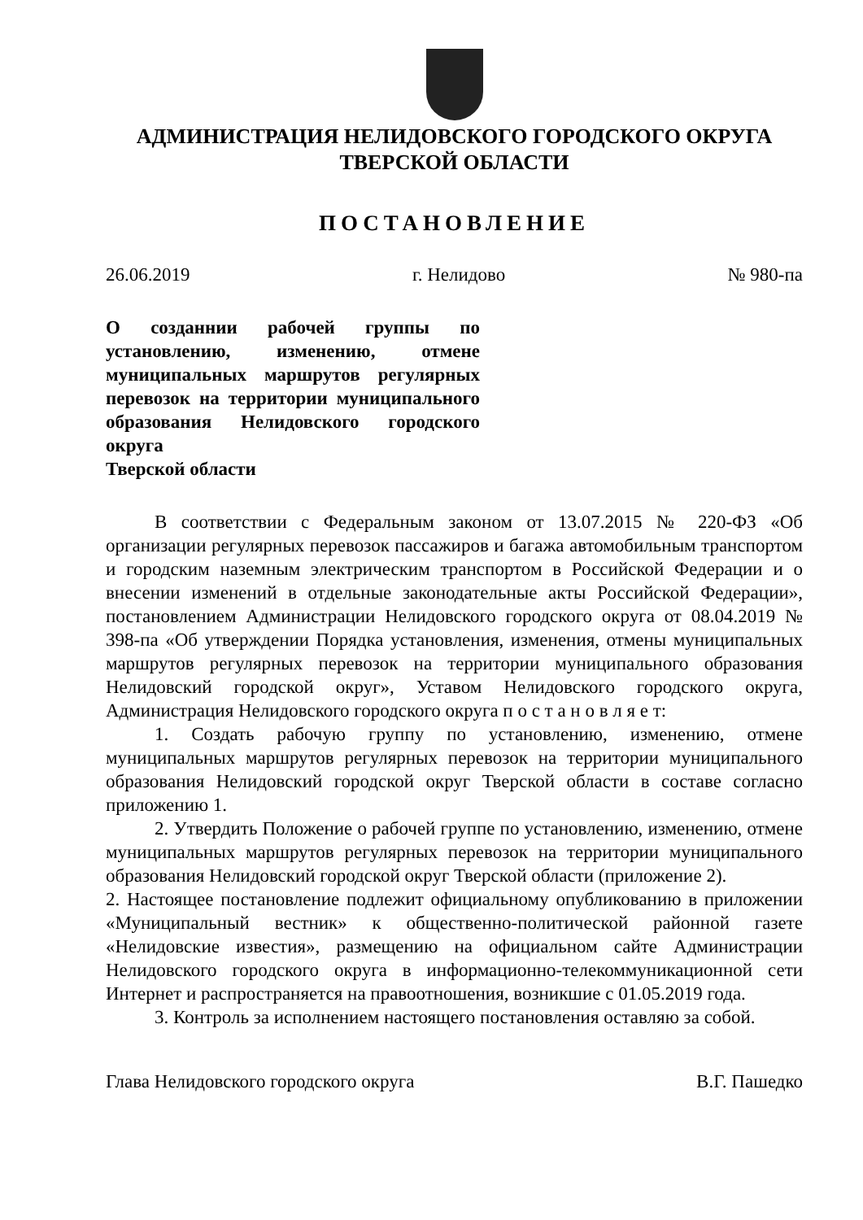АДМИНИСТРАЦИЯ НЕЛИДОВСКОГО ГОРОДСКОГО ОКРУГА
ТВЕРСКОЙ ОБЛАСТИ
ПОСТАНОВЛЕНИЕ
26.06.2019 г. Нелидово № 980-па
О созданнии рабочей группы по установлению, изменению, отмене муниципальных маршрутов регулярных перевозок на территории муниципального образования Нелидовского городского округа
Тверской области
В соответствии с Федеральным законом от 13.07.2015 № 220-ФЗ «Об организации регулярных перевозок пассажиров и багажа автомобильным транспортом и городским наземным электрическим транспортом в Российской Федерации и о внесении изменений в отдельные законодательные акты Российской Федерации», постановлением Администрации Нелидовского городского округа от 08.04.2019 № 398-па «Об утверждении Порядка установления, изменения, отмены муниципальных маршрутов регулярных перевозок на территории муниципального образования Нелидовский городской округ», Уставом Нелидовского городского округа, Администрация Нелидовского городского округа п о с т а н о в л я е т:
1. Создать рабочую группу по установлению, изменению, отмене муниципальных маршрутов регулярных перевозок на территории муниципального образования Нелидовский городской округ Тверской области в составе согласно приложению 1.
2. Утвердить Положение о рабочей группе по установлению, изменению, отмене муниципальных маршрутов регулярных перевозок на территории муниципального образования Нелидовский городской округ Тверской области (приложение 2).
2. Настоящее постановление подлежит официальному опубликованию в приложении «Муниципальный вестник» к общественно-политической районной газете «Нелидовские известия», размещению на официальном сайте Администрации Нелидовского городского округа в информационно-телекоммуникационной сети Интернет и распространяется на правоотношения, возникшие с 01.05.2019 года.
3. Контроль за исполнением настоящего постановления оставляю за собой.
Глава Нелидовского городского округа В.Г. Пашедко